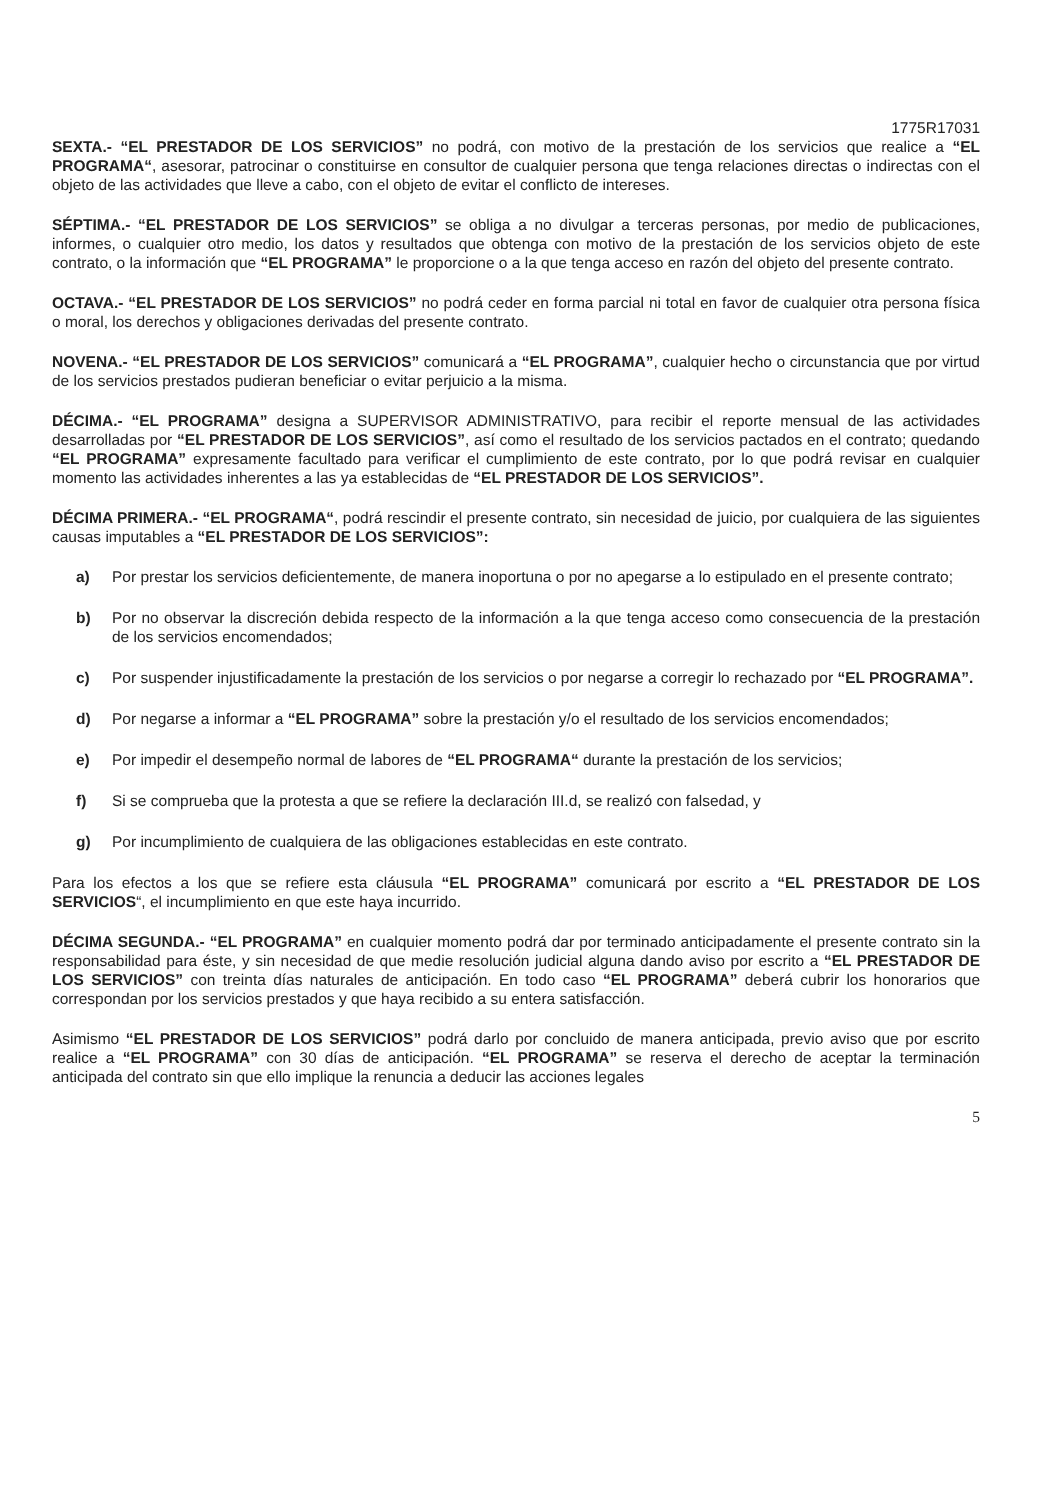1775R17031
SEXTA.- “EL PRESTADOR DE LOS SERVICIOS” no podrá, con motivo de la prestación de los servicios que realice a “EL PROGRAMA“, asesorar, patrocinar o constituirse en consultor de cualquier persona que tenga relaciones directas o indirectas con el objeto de las actividades que lleve a cabo, con el objeto de evitar el conflicto de intereses.
SÉPTIMA.- “EL PRESTADOR DE LOS SERVICIOS” se obliga a no divulgar a terceras personas, por medio de publicaciones, informes, o cualquier otro medio, los datos y resultados que obtenga con motivo de la prestación de los servicios objeto de este contrato, o la información que “EL PROGRAMA” le proporcione o a la que tenga acceso en razón del objeto del presente contrato.
OCTAVA.- “EL PRESTADOR DE LOS SERVICIOS” no podrá ceder en forma parcial ni total en favor de cualquier otra persona física o moral, los derechos y obligaciones derivadas del presente contrato.
NOVENA.- “EL PRESTADOR DE LOS SERVICIOS” comunicará a “EL PROGRAMA”, cualquier hecho o circunstancia que por virtud de los servicios prestados pudieran beneficiar o evitar perjuicio a la misma.
DÉCIMA.- “EL PROGRAMA” designa a SUPERVISOR ADMINISTRATIVO, para recibir el reporte mensual de las actividades desarrolladas por “EL PRESTADOR DE LOS SERVICIOS”, así como el resultado de los servicios pactados en el contrato; quedando “EL PROGRAMA” expresamente facultado para verificar el cumplimiento de este contrato, por lo que podrá revisar en cualquier momento las actividades inherentes a las ya establecidas de “EL PRESTADOR DE LOS SERVICIOS”.
DÉCIMA PRIMERA.- “EL PROGRAMA“, podrá rescindir el presente contrato, sin necesidad de juicio, por cualquiera de las siguientes causas imputables a “EL PRESTADOR DE LOS SERVICIOS”:
a) Por prestar los servicios deficientemente, de manera inoportuna o por no apegarse a lo estipulado en el presente contrato;
b) Por no observar la discreción debida respecto de la información a la que tenga acceso como consecuencia de la prestación de los servicios encomendados;
c) Por suspender injustificadamente la prestación de los servicios o por negarse a corregir lo rechazado por “EL PROGRAMA”.
d) Por negarse a informar a “EL PROGRAMA” sobre la prestación y/o el resultado de los servicios encomendados;
e) Por impedir el desempeño normal de labores de “EL PROGRAMA“ durante la prestación de los servicios;
f) Si se comprueba que la protesta a que se refiere la declaración III.d, se realizó con falsedad, y
g) Por incumplimiento de cualquiera de las obligaciones establecidas en este contrato.
Para los efectos a los que se refiere esta cláusula “EL PROGRAMA” comunicará por escrito a “EL PRESTADOR DE LOS SERVICIOS“, el incumplimiento en que este haya incurrido.
DÉCIMA SEGUNDA.- “EL PROGRAMA” en cualquier momento podrá dar por terminado anticipadamente el presente contrato sin la responsabilidad para éste, y sin necesidad de que medie resolución judicial alguna dando aviso por escrito a “EL PRESTADOR DE LOS SERVICIOS” con treinta días naturales de anticipación. En todo caso “EL PROGRAMA” deberá cubrir los honorarios que correspondan por los servicios prestados y que haya recibido a su entera satisfacción.
Asimismo “EL PRESTADOR DE LOS SERVICIOS” podrá darlo por concluido de manera anticipada, previo aviso que por escrito realice a “EL PROGRAMA” con 30 días de anticipación. “EL PROGRAMA” se reserva el derecho de aceptar la terminación anticipada del contrato sin que ello implique la renuncia a deducir las acciones legales
5